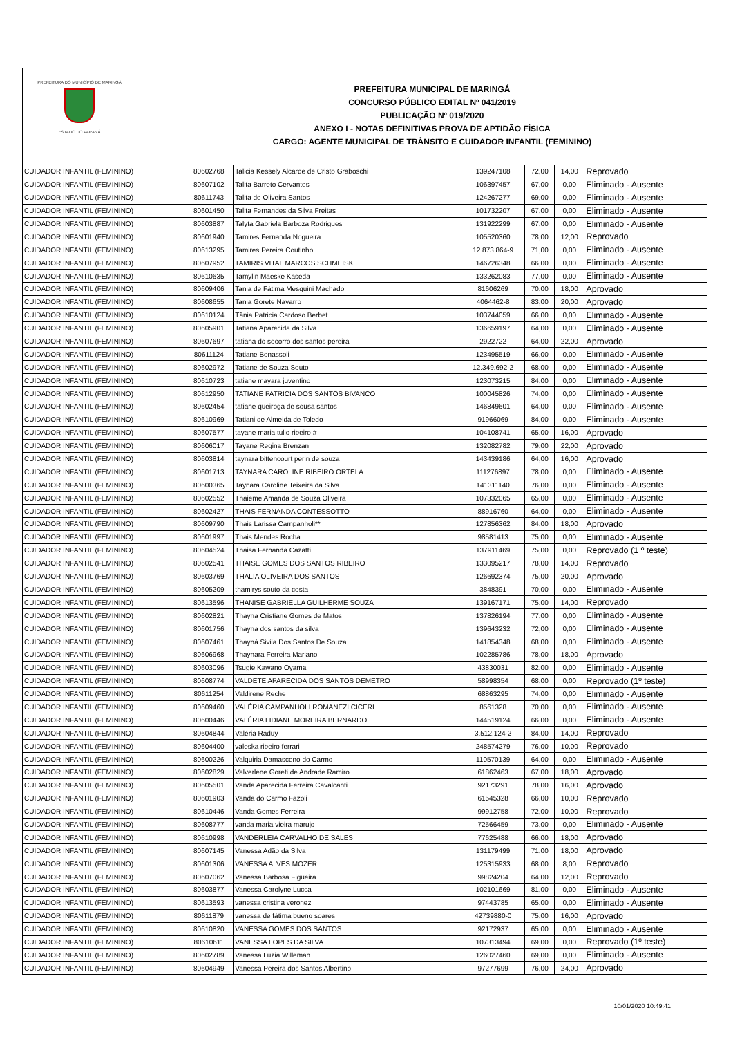PREFEITURA DO MUNICÍPIO DE MARINGÁ
ESTADO DO PARANÁ
PREFEITURA MUNICIPAL DE MARINGÁ
CONCURSO PÚBLICO EDITAL Nº 041/2019
PUBLICAÇÃO Nº 019/2020
ANEXO I - NOTAS DEFINITIVAS PROVA DE APTIDÃO FÍSICA
CARGO: AGENTE MUNICIPAL DE TRÂNSITO E CUIDADOR INFANTIL (FEMININO)
| CUIDADOR INFANTIL (FEMININO) | 80602768 | Talicia Kessely Alcarde de Cristo Graboschi | 139247108 | 72,00 | 14,00 | Reprovado |
| CUIDADOR INFANTIL (FEMININO) | 80607102 | Talita Barreto Cervantes | 106397457 | 67,00 | 0,00 | Eliminado - Ausente |
| CUIDADOR INFANTIL (FEMININO) | 80611743 | Talita de Oliveira Santos | 124267277 | 69,00 | 0,00 | Eliminado - Ausente |
| CUIDADOR INFANTIL (FEMININO) | 80601450 | Talita Fernandes da Silva Freitas | 101732207 | 67,00 | 0,00 | Eliminado - Ausente |
| CUIDADOR INFANTIL (FEMININO) | 80603887 | Talyta Gabriela Barboza Rodrigues | 131922299 | 67,00 | 0,00 | Eliminado - Ausente |
| CUIDADOR INFANTIL (FEMININO) | 80601940 | Tamires Fernanda Nogueira | 105520360 | 78,00 | 12,00 | Reprovado |
| CUIDADOR INFANTIL (FEMININO) | 80613295 | Tamires Pereira Coutinho | 12.873.864-9 | 71,00 | 0,00 | Eliminado - Ausente |
| CUIDADOR INFANTIL (FEMININO) | 80607952 | TAMIRIS VITAL MARCOS SCHMEISKE | 146726348 | 66,00 | 0,00 | Eliminado - Ausente |
| CUIDADOR INFANTIL (FEMININO) | 80610635 | Tamylin Maeske Kaseda | 133262083 | 77,00 | 0,00 | Eliminado - Ausente |
| CUIDADOR INFANTIL (FEMININO) | 80609406 | Tania de Fátima Mesquini Machado | 81606269 | 70,00 | 18,00 | Aprovado |
| CUIDADOR INFANTIL (FEMININO) | 80608655 | Tania Gorete Navarro | 4064462-8 | 83,00 | 20,00 | Aprovado |
| CUIDADOR INFANTIL (FEMININO) | 80610124 | Tânia Patricia Cardoso Berbet | 103744059 | 66,00 | 0,00 | Eliminado - Ausente |
| CUIDADOR INFANTIL (FEMININO) | 80605901 | Tatiana Aparecida da Silva | 136659197 | 64,00 | 0,00 | Eliminado - Ausente |
| CUIDADOR INFANTIL (FEMININO) | 80607697 | tatiana do socorro dos santos pereira | 2922722 | 64,00 | 22,00 | Aprovado |
| CUIDADOR INFANTIL (FEMININO) | 80611124 | Tatiane Bonassoli | 123495519 | 66,00 | 0,00 | Eliminado - Ausente |
| CUIDADOR INFANTIL (FEMININO) | 80602972 | Tatiane de Souza Souto | 12.349.692-2 | 68,00 | 0,00 | Eliminado - Ausente |
| CUIDADOR INFANTIL (FEMININO) | 80610723 | tatiane mayara juventino | 123073215 | 84,00 | 0,00 | Eliminado - Ausente |
| CUIDADOR INFANTIL (FEMININO) | 80612950 | TATIANE PATRICIA DOS SANTOS BIVANCO | 100045826 | 74,00 | 0,00 | Eliminado - Ausente |
| CUIDADOR INFANTIL (FEMININO) | 80602454 | tatiane queiroga de sousa santos | 146849601 | 64,00 | 0,00 | Eliminado - Ausente |
| CUIDADOR INFANTIL (FEMININO) | 80610969 | Tatiani de Almeida de Toledo | 91966069 | 84,00 | 0,00 | Eliminado - Ausente |
| CUIDADOR INFANTIL (FEMININO) | 80607577 | tayane maria tulio ribeiro # | 104108741 | 65,00 | 16,00 | Aprovado |
| CUIDADOR INFANTIL (FEMININO) | 80606017 | Tayane Regina Brenzan | 132082782 | 79,00 | 22,00 | Aprovado |
| CUIDADOR INFANTIL (FEMININO) | 80603814 | taynara bittencourt perin de souza | 143439186 | 64,00 | 16,00 | Aprovado |
| CUIDADOR INFANTIL (FEMININO) | 80601713 | TAYNARA CAROLINE RIBEIRO ORTELA | 111276897 | 78,00 | 0,00 | Eliminado - Ausente |
| CUIDADOR INFANTIL (FEMININO) | 80600365 | Taynara Caroline Teixeira da Silva | 141311140 | 76,00 | 0,00 | Eliminado - Ausente |
| CUIDADOR INFANTIL (FEMININO) | 80602552 | Thaieme Amanda de Souza Oliveira | 107332065 | 65,00 | 0,00 | Eliminado - Ausente |
| CUIDADOR INFANTIL (FEMININO) | 80602427 | THAIS FERNANDA CONTESSOTTO | 88916760 | 64,00 | 0,00 | Eliminado - Ausente |
| CUIDADOR INFANTIL (FEMININO) | 80609790 | Thais Larissa Campanholi** | 127856362 | 84,00 | 18,00 | Aprovado |
| CUIDADOR INFANTIL (FEMININO) | 80601997 | Thais Mendes Rocha | 98581413 | 75,00 | 0,00 | Eliminado - Ausente |
| CUIDADOR INFANTIL (FEMININO) | 80604524 | Thaisa Fernanda Cazatti | 137911469 | 75,00 | 0,00 | Reprovado (1 º teste) |
| CUIDADOR INFANTIL (FEMININO) | 80602541 | THAISE GOMES DOS SANTOS RIBEIRO | 133095217 | 78,00 | 14,00 | Reprovado |
| CUIDADOR INFANTIL (FEMININO) | 80603769 | THALIA OLIVEIRA DOS SANTOS | 126692374 | 75,00 | 20,00 | Aprovado |
| CUIDADOR INFANTIL (FEMININO) | 80605209 | thamirys souto da costa | 3848391 | 70,00 | 0,00 | Eliminado - Ausente |
| CUIDADOR INFANTIL (FEMININO) | 80613596 | THANISE GABRIELLA GUILHERME SOUZA | 139167171 | 75,00 | 14,00 | Reprovado |
| CUIDADOR INFANTIL (FEMININO) | 80602821 | Thayna Cristiane Gomes de Matos | 137826194 | 77,00 | 0,00 | Eliminado - Ausente |
| CUIDADOR INFANTIL (FEMININO) | 80601756 | Thayna dos santos da silva | 139643232 | 72,00 | 0,00 | Eliminado - Ausente |
| CUIDADOR INFANTIL (FEMININO) | 80607461 | Thayná Sivila Dos Santos De Souza | 141854348 | 68,00 | 0,00 | Eliminado - Ausente |
| CUIDADOR INFANTIL (FEMININO) | 80606968 | Thaynara Ferreira Mariano | 102285786 | 78,00 | 18,00 | Aprovado |
| CUIDADOR INFANTIL (FEMININO) | 80603096 | Tsugie Kawano Oyama | 43830031 | 82,00 | 0,00 | Eliminado - Ausente |
| CUIDADOR INFANTIL (FEMININO) | 80608774 | VALDETE APARECIDA DOS SANTOS DEMETRO | 58998354 | 68,00 | 0,00 | Reprovado (1º teste) |
| CUIDADOR INFANTIL (FEMININO) | 80611254 | Valdirene Reche | 68863295 | 74,00 | 0,00 | Eliminado - Ausente |
| CUIDADOR INFANTIL (FEMININO) | 80609460 | VALÉRIA CAMPANHOLI ROMANEZI CICERI | 8561328 | 70,00 | 0,00 | Eliminado - Ausente |
| CUIDADOR INFANTIL (FEMININO) | 80600446 | VALÉRIA LIDIANE MOREIRA BERNARDO | 144519124 | 66,00 | 0,00 | Eliminado - Ausente |
| CUIDADOR INFANTIL (FEMININO) | 80604844 | Valéria Raduy | 3.512.124-2 | 84,00 | 14,00 | Reprovado |
| CUIDADOR INFANTIL (FEMININO) | 80604400 | valeska ribeiro ferrari | 248574279 | 76,00 | 10,00 | Reprovado |
| CUIDADOR INFANTIL (FEMININO) | 80600226 | Valquiria Damasceno do Carmo | 110570139 | 64,00 | 0,00 | Eliminado - Ausente |
| CUIDADOR INFANTIL (FEMININO) | 80602829 | Valverlene Goreti de Andrade Ramiro | 61862463 | 67,00 | 18,00 | Aprovado |
| CUIDADOR INFANTIL (FEMININO) | 80605501 | Vanda Aparecida Ferreira Cavalcanti | 92173291 | 78,00 | 16,00 | Aprovado |
| CUIDADOR INFANTIL (FEMININO) | 80601903 | Vanda do Carmo Fazoli | 61545328 | 66,00 | 10,00 | Reprovado |
| CUIDADOR INFANTIL (FEMININO) | 80610446 | Vanda Gomes Ferreira | 99912758 | 72,00 | 10,00 | Reprovado |
| CUIDADOR INFANTIL (FEMININO) | 80608777 | vanda maria vieira marujo | 72566459 | 73,00 | 0,00 | Eliminado - Ausente |
| CUIDADOR INFANTIL (FEMININO) | 80610998 | VANDERLEIA CARVALHO DE SALES | 77625488 | 66,00 | 18,00 | Aprovado |
| CUIDADOR INFANTIL (FEMININO) | 80607145 | Vanessa Adão da Silva | 131179499 | 71,00 | 18,00 | Aprovado |
| CUIDADOR INFANTIL (FEMININO) | 80601306 | VANESSA ALVES MOZER | 125315933 | 68,00 | 8,00 | Reprovado |
| CUIDADOR INFANTIL (FEMININO) | 80607062 | Vanessa Barbosa Figueira | 99824204 | 64,00 | 12,00 | Reprovado |
| CUIDADOR INFANTIL (FEMININO) | 80603877 | Vanessa Carolyne Lucca | 102101669 | 81,00 | 0,00 | Eliminado - Ausente |
| CUIDADOR INFANTIL (FEMININO) | 80613593 | vanessa cristina veronez | 97443785 | 65,00 | 0,00 | Eliminado - Ausente |
| CUIDADOR INFANTIL (FEMININO) | 80611879 | vanessa de fátima bueno soares | 42739880-0 | 75,00 | 16,00 | Aprovado |
| CUIDADOR INFANTIL (FEMININO) | 80610820 | VANESSA GOMES DOS SANTOS | 92172937 | 65,00 | 0,00 | Eliminado - Ausente |
| CUIDADOR INFANTIL (FEMININO) | 80610611 | VANESSA LOPES DA SILVA | 107313494 | 69,00 | 0,00 | Reprovado (1º teste) |
| CUIDADOR INFANTIL (FEMININO) | 80602789 | Vanessa Luzia Willeman | 126027460 | 69,00 | 0,00 | Eliminado - Ausente |
| CUIDADOR INFANTIL (FEMININO) | 80604949 | Vanessa Pereira dos Santos Albertino | 97277699 | 76,00 | 24,00 | Aprovado |
10/01/2020 10:49:41